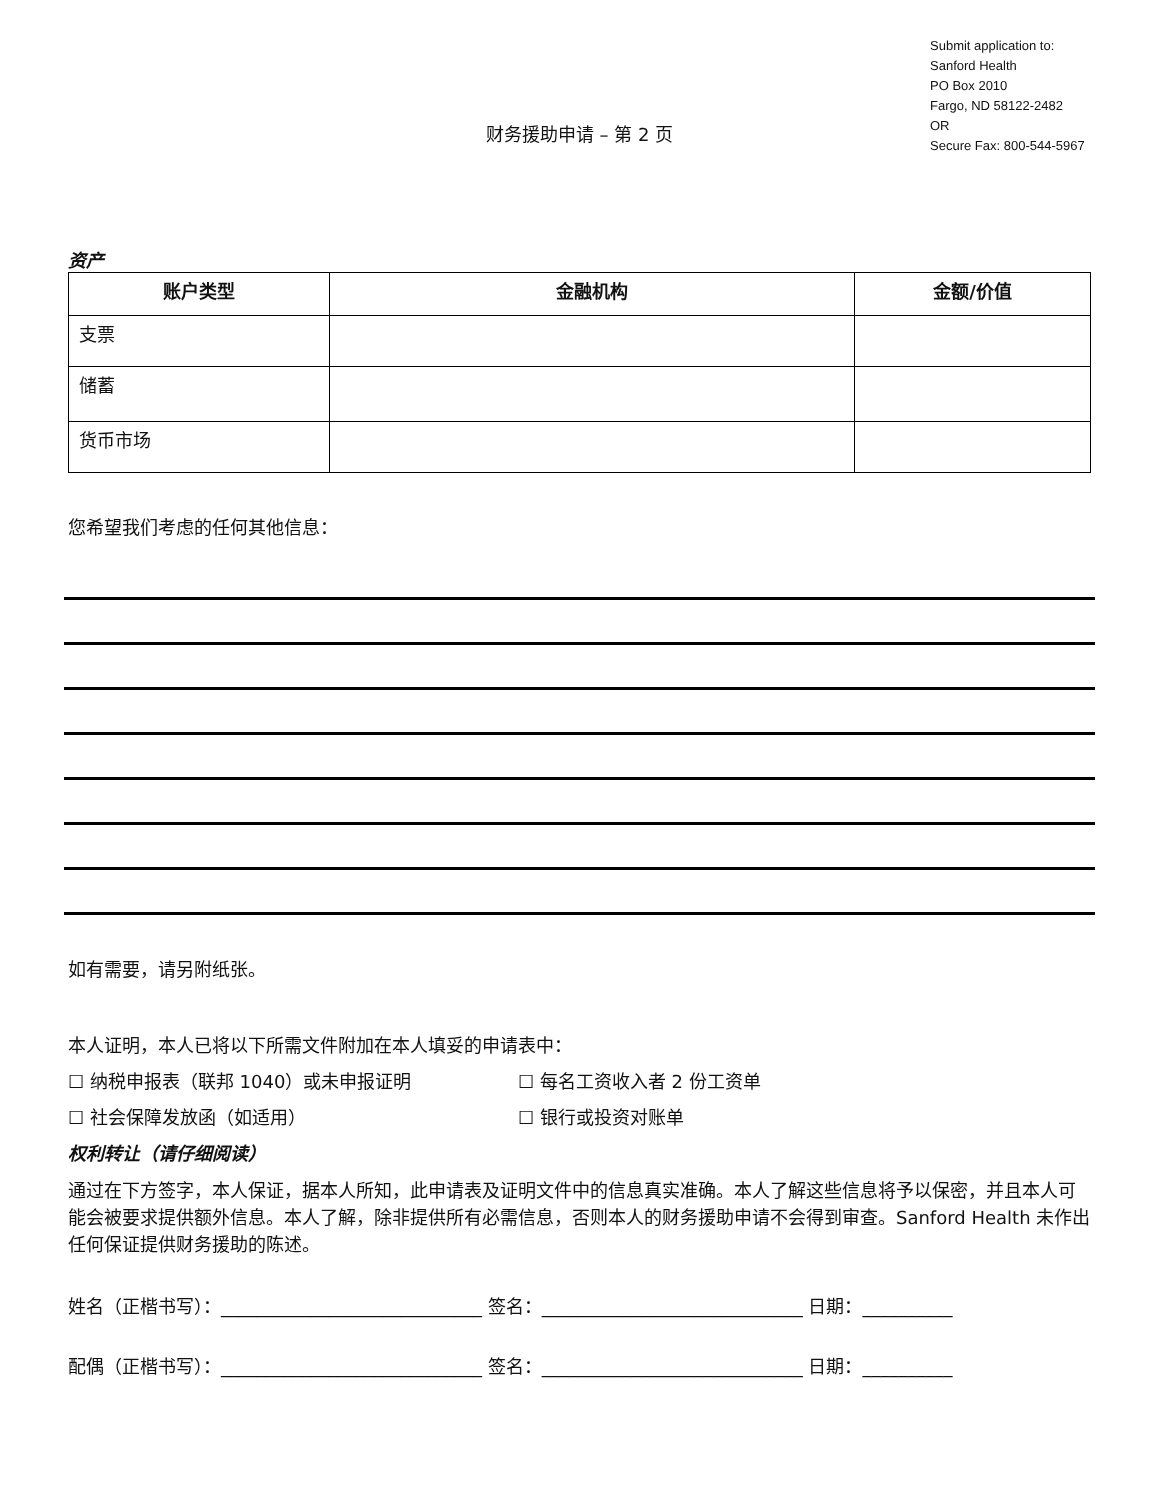Submit application to:
Sanford Health
PO Box 2010
Fargo, ND 58122-2482
OR
Secure Fax: 800-544-5967
财务援助申请 – 第 2 页
资产
| 账户类型 | 金融机构 | 金额/价值 |
| --- | --- | --- |
| 支票 | | |
| 储蓄 | | |
| 货币市场 | | |
您希望我们考虑的任何其他信息：
如有需要，请另附纸张。
本人证明，本人已将以下所需文件附加在本人填妥的申请表中：
☐ 纳税申报表（联邦 1040）或未申报证明 ☐ 每名工资收入者 2 份工资单
☐ 社会保障发放函（如适用） ☐ 银行或投资对账单
权利转让（请仔细阅读）
通过在下方签字，本人保证，据本人所知，此申请表及证明文件中的信息真实准确。本人了解这些信息将予以保密，并且本人可能会被要求提供额外信息。本人了解，除非提供所有必需信息，否则本人的财务援助申请不会得到审查。Sanford Health 未作出任何保证提供财务援助的陈述。
姓名（正楷书写）：_____________________________ 签名：_____________________________ 日期：__________
配偶（正楷书写）：_____________________________ 签名：_____________________________ 日期：__________